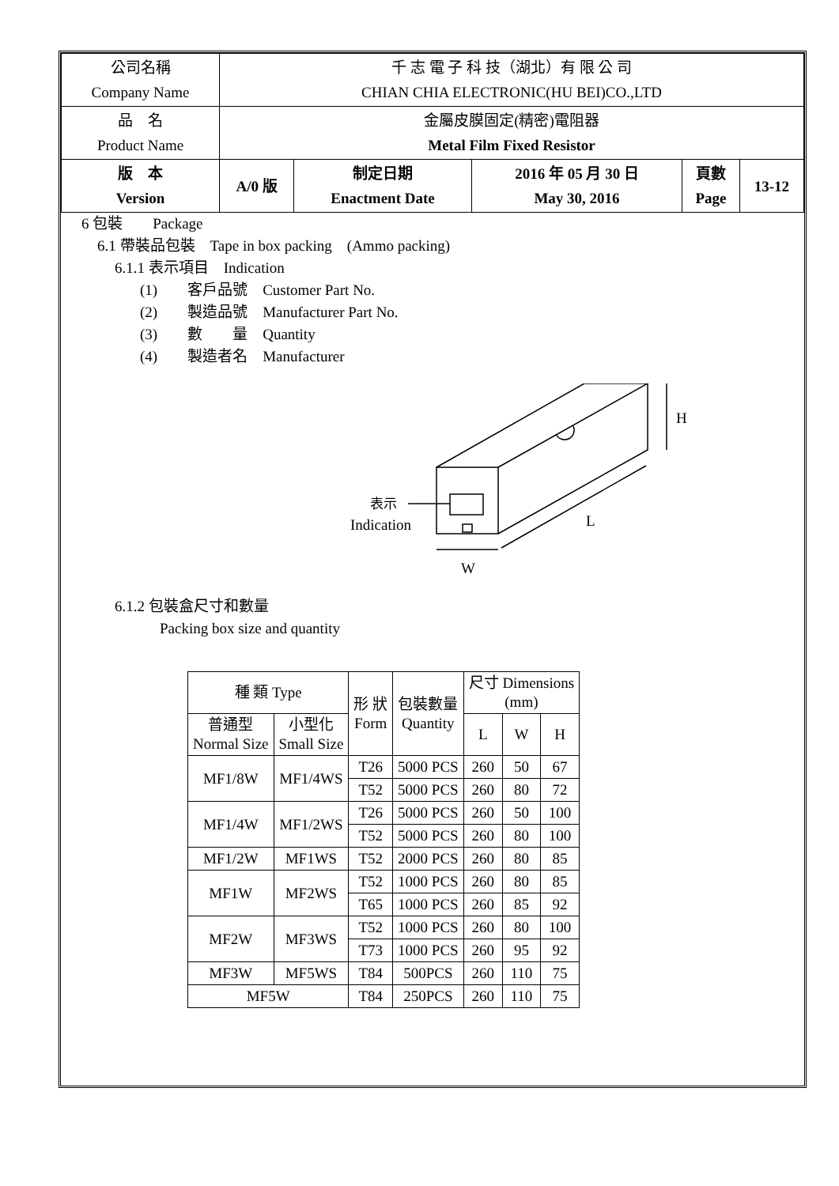| 公司名稱 Company Name | 千 志 電 子 科 技（湖北）有 限 公 司 CHIAN CHIA ELECTRONIC(HU BEI)CO.,LTD | | | | |
| 品 名 Product Name | 金屬皮膜固定(精密)電阻器 Metal Film Fixed Resistor | | | | |
| 版 本 Version | A/0 版 | 制定日期 Enactment Date | 2016 年 05 月 30 日 May 30, 2016 | 頁數 Page | 13-12 |
6 包裝　　Package
6.1 帶裝品包裝　Tape in box packing　(Ammo packing)
6.1.1 表示項目　Indication
(1)　　客戶品號　Customer Part No.
(2)　　製造品號　Manufacturer Part No.
(3)　　數　　量　Quantity
(4)　　製造者名　Manufacturer
H
L
W
表示
Indication
6.1.2 包裝盒尺寸和數量
　　　Packing box size and quantity
| 種 類 Type | | 形 狀 Form | 包裝數量 Quantity | 尺寸 Dimensions (mm) | | |
| --- | --- | --- | --- | --- | --- | --- |
| 普通型 Normal Size | 小型化 Small Size | | | L | W | H |
| MF1/8W | MF1/4WS | T26 | 5000 PCS | 260 | 50 | 67 |
| | | T52 | 5000 PCS | 260 | 80 | 72 |
| MF1/4W | MF1/2WS | T26 | 5000 PCS | 260 | 50 | 100 |
| | | T52 | 5000 PCS | 260 | 80 | 100 |
| MF1/2W | MF1WS | T52 | 2000 PCS | 260 | 80 | 85 |
| MF1W | MF2WS | T52 | 1000 PCS | 260 | 80 | 85 |
| | | T65 | 1000 PCS | 260 | 85 | 92 |
| MF2W | MF3WS | T52 | 1000 PCS | 260 | 80 | 100 |
| | | T73 | 1000 PCS | 260 | 95 | 92 |
| MF3W | MF5WS | T84 | 500PCS | 260 | 110 | 75 |
| MF5W | | T84 | 250PCS | 260 | 110 | 75 |